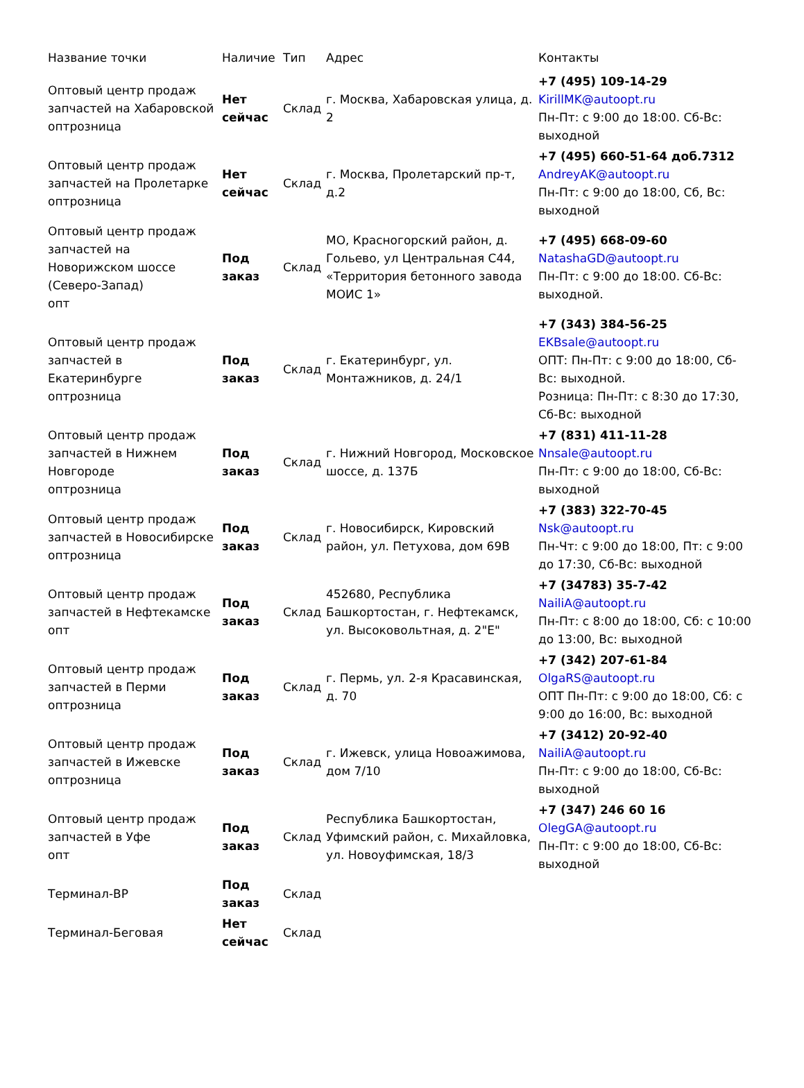| Название точки | Наличие | Тип | Адрес | Контакты |
| --- | --- | --- | --- | --- |
| Оптовый центр продаж запчастей на Хабаровской оптрозница | Нет сейчас | Склад | г. Москва, Хабаровская улица, д. 2 | +7 (495) 109-14-29 KirillMK@autoopt.ru Пн-Пт: с 9:00 до 18:00. Сб-Вс: выходной |
| Оптовый центр продаж запчастей на Пролетарке оптрозница | Нет сейчас | Склад | г. Москва, Пролетарский пр-т, д.2 | +7 (495) 660-51-64 доб.7312 AndreyAK@autoopt.ru Пн-Пт: с 9:00 до 18:00, Сб, Вс: выходной |
| Оптовый центр продаж запчастей на Новорижском шоссе (Северо-Запад) опт | Под заказ | Склад | МО, Красногорский район, д. Гольево, ул Центральная С44, «Территория бетонного завода МОИС 1» | +7 (495) 668-09-60 NatashaGD@autoopt.ru Пн-Пт: с 9:00 до 18:00. Сб-Вс: выходной. |
| Оптовый центр продаж запчастей в Екатеринбурге оптрозница | Под заказ | Склад | г. Екатеринбург, ул. Монтажников, д. 24/1 | +7 (343) 384-56-25 EKBsale@autoopt.ru ОПТ: Пн-Пт: с 9:00 до 18:00, Сб-Вс: выходной. Розница: Пн-Пт: с 8:30 до 17:30, Сб-Вс: выходной |
| Оптовый центр продаж запчастей в Нижнем Новгороде оптрозница | Под заказ | Склад | г. Нижний Новгород, Московское шоссе, д. 137Б | +7 (831) 411-11-28 Nnsale@autoopt.ru Пн-Пт: с 9:00 до 18:00, Сб-Вс: выходной |
| Оптовый центр продаж запчастей в Новосибирске оптрозница | Под заказ | Склад | г. Новосибирск, Кировский район, ул. Петухова, дом 69В | +7 (383) 322-70-45 Nsk@autoopt.ru Пн-Чт: с 9:00 до 18:00, Пт: с 9:00 до 17:30, Сб-Вс: выходной |
| Оптовый центр продаж запчастей в Нефтекамске опт | Под заказ | Склад | 452680, Республика Башкортостан, г. Нефтекамск, ул. Высоковольтная, д. 2"Е" | +7 (34783) 35-7-42 NailiA@autoopt.ru Пн-Пт: с 8:00 до 18:00, Сб: с 10:00 до 13:00, Вс: выходной |
| Оптовый центр продаж запчастей в Перми оптрозница | Под заказ | Склад | г. Пермь, ул. 2-я Красавинская, д. 70 | +7 (342) 207-61-84 OlgaRS@autoopt.ru ОПТ Пн-Пт: с 9:00 до 18:00, Сб: с 9:00 до 16:00, Вс: выходной |
| Оптовый центр продаж запчастей в Ижевске оптрозница | Под заказ | Склад | г. Ижевск, улица Новоажимова, дом 7/10 | +7 (3412) 20-92-40 NailiA@autoopt.ru Пн-Пт: с 9:00 до 18:00, Сб-Вс: выходной |
| Оптовый центр продаж запчастей в Уфе опт | Под заказ | Склад | Республика Башкортостан, Уфимский район, с. Михайловка, ул. Новоуфимская, 18/3 | +7 (347) 246 60 16 OlegGA@autoopt.ru Пн-Пт: с 9:00 до 18:00, Сб-Вс: выходной |
| Терминал-ВР | Под заказ | Склад | | |
| Терминал-Беговая | Нет сейчас | Склад | | |